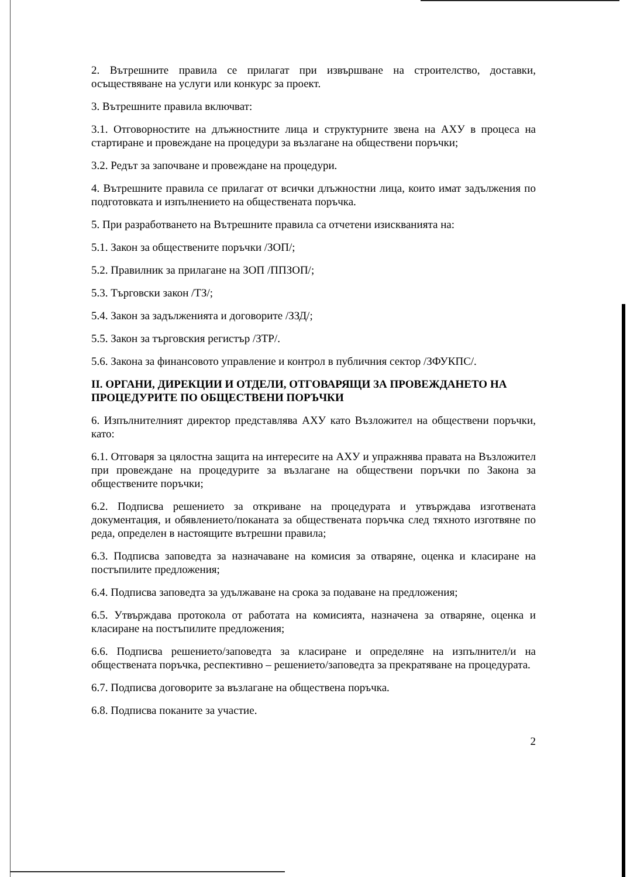2. Вътрешните правила се прилагат при извършване на строителство, доставки, осъществяване на услуги или конкурс за проект.
3. Вътрешните правила включват:
3.1. Отговорностите на длъжностните лица и структурните звена на АХУ в процеса на стартиране и провеждане на процедури за възлагане на обществени поръчки;
3.2. Редът за започване и провеждане на процедури.
4. Вътрешните правила се прилагат от всички длъжностни лица, които имат задължения по подготовката и изпълнението на обществената поръчка.
5. При разработването на Вътрешните правила са отчетени изискванията на:
5.1. Закон за обществените поръчки /ЗОП/;
5.2. Правилник за прилагане на ЗОП /ППЗОП/;
5.3. Търговски закон /ТЗ/;
5.4. Закон за задълженията и договорите /ЗЗД/;
5.5. Закон за търговския регистър /ЗТР/.
5.6. Закона за финансовото управление и контрол в публичния сектор /ЗФУКПС/.
II. ОРГАНИ, ДИРЕКЦИИ И ОТДЕЛИ, ОТГОВАРЯЩИ ЗА ПРОВЕЖДАНЕТО НА ПРОЦЕДУРИТЕ ПО ОБЩЕСТВЕНИ ПОРЪЧКИ
6. Изпълнителният директор представлява АХУ като Възложител на обществени поръчки, като:
6.1. Отговаря за цялостна защита на интересите на АХУ и упражнява правата на Възложител при провеждане на процедурите за възлагане на обществени поръчки по Закона за обществените поръчки;
6.2. Подписва решението за откриване на процедурата и утвърждава изготвената документация, и обявлението/поканата за обществената поръчка след тяхното изготвяне по реда, определен в настоящите вътрешни правила;
6.3. Подписва заповедта за назначаване на комисия за отваряне, оценка и класиране на постъпилите предложения;
6.4. Подписва заповедта за удължаване на срока за подаване на предложения;
6.5. Утвърждава протокола от работата на комисията, назначена за отваряне, оценка и класиране на постъпилите предложения;
6.6. Подписва решението/заповедта за класиране и определяне на изпълнител/и на обществената поръчка, респективно – решението/заповедта за прекратяване на процедурата.
6.7. Подписва договорите за възлагане на обществена поръчка.
6.8. Подписва поканите за участие.
2